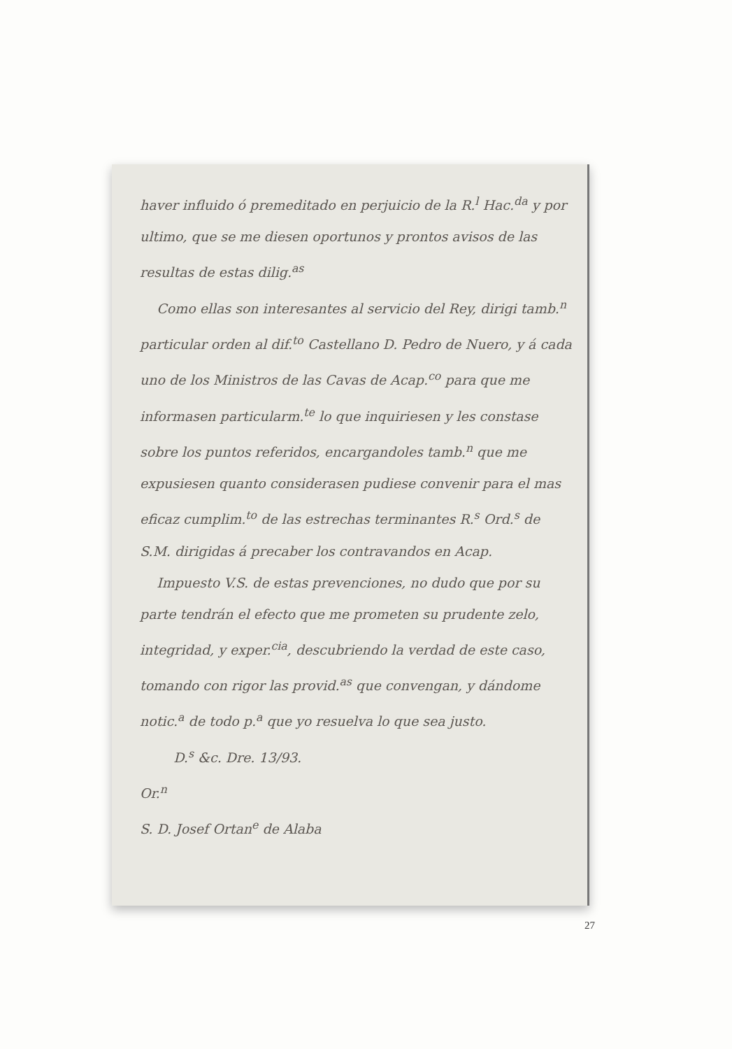haver influido ó premeditado en perjuicio de la R.<sup>l</sup> Hac.<sup>da</sup> y por ultimo, que se me diesen oportunos y prontos avisos de las resultas de estas dilig.<sup>as</sup>
Como ellas son interesantes al servicio del Rey, dirigi tamb.<sup>n</sup> particular orden al dif.<sup>to</sup> Castellano D. Pedro de Nuero, y á cada uno de los Ministros de las Cavas de Acap.<sup>co</sup> para que me informasen particularm.<sup>te</sup> lo que inquiriesen y les constase sobre los puntos referidos, encargandoles tamb.<sup>n</sup> que me expusiesen quanto considerasen pudiese convenir para el mas eficaz cumplim.<sup>to</sup> de las estrechas terminantes R.<sup>s</sup> Ord.<sup>s</sup> de S.M. dirigidas á precaber los contravandos en Acap.
Impuesto V.S. de estas prevenciones, no dudo que por su parte tendrán el efecto que me prometen su prudente zelo, integridad, y exper.<sup>cia</sup>, descubriendo la verdad de este caso, tomando con rigor las provid.<sup>as</sup> que convengan, y dándome notic.<sup>a</sup> de todo p.<sup>a</sup> que yo resuelva lo que sea justo.
D.<sup>s</sup> &c. Dre. 13/93.
Or.<sup>n</sup>
S. D. Josef Ortan<sup>e</sup> de Alaba
27